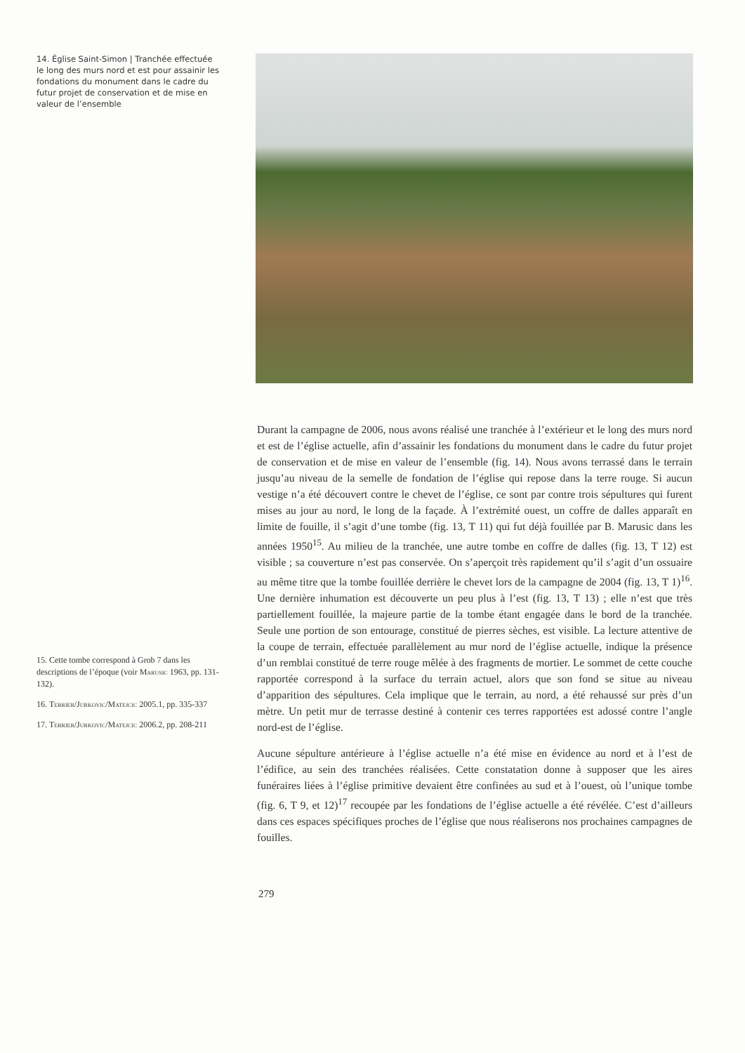14. Église Saint-Simon | Tranchée effectuée le long des murs nord et est pour assainir les fondations du monument dans le cadre du futur projet de conservation et de mise en valeur de l’ensemble
Durant la campagne de 2006, nous avons réalisé une tranchée à l’extérieur et le long des murs nord et est de l’église actuelle, afin d’assainir les fondations du monument dans le cadre du futur projet de conservation et de mise en valeur de l’ensemble (fig. 14). Nous avons terrassé dans le terrain jusqu’au niveau de la semelle de fondation de l’église qui repose dans la terre rouge. Si aucun vestige n’a été découvert contre le chevet de l’église, ce sont par contre trois sépultures qui furent mises au jour au nord, le long de la façade. À l’extrémité ouest, un coffre de dalles apparaît en limite de fouille, il s’agit d’une tombe (fig. 13, T 11) qui fut déjà fouillée par B. Marusic dans les années 1950<sup>15</sup>. Au milieu de la tranchée, une autre tombe en coffre de dalles (fig. 13, T 12) est visible ; sa couverture n’est pas conservée. On s’aperçoit très rapidement qu’il s’agit d’un ossuaire au même titre que la tombe fouillée derrière le chevet lors de la campagne de 2004 (fig. 13, T 1)<sup>16</sup>. Une dernière inhumation est découverte un peu plus à l’est (fig. 13, T 13) ; elle n’est que très partiellement fouillée, la majeure partie de la tombe étant engagée dans le bord de la tranchée. Seule une portion de son entourage, constitué de pierres sèches, est visible. La lecture attentive de la coupe de terrain, effectuée parallèlement au mur nord de l’église actuelle, indique la présence d’un remblai constitué de terre rouge mêlée à des fragments de mortier. Le sommet de cette couche rapportée correspond à la surface du terrain actuel, alors que son fond se situe au niveau d’apparition des sépultures. Cela implique que le terrain, au nord, a été rehaussé sur près d’un mètre. Un petit mur de terrasse destiné à contenir ces terres rapportées est adossé contre l’angle nord-est de l’église.
Aucune sépulture antérieure à l’église actuelle n’a été mise en évidence au nord et à l’est de l’édifice, au sein des tranchées réalisées. Cette constatation donne à supposer que les aires funéraires liées à l’église primitive devaient être confinées au sud et à l’ouest, où l’unique tombe (fig. 6, T 9, et 12)<sup>17</sup> recoupée par les fondations de l’église actuelle a été révélée. C’est d’ailleurs dans ces espaces spécifiques proches de l’église que nous réaliserons nos prochaines campagnes de fouilles.
15. Cette tombe correspond à Grob 7 dans les descriptions de l’époque (voir Marusic 1963, pp. 131-132).
16. Terrier/Jurkovic/Matejcic 2005.1, pp. 335-337
17. Terrier/Jurkovic/Matejcic 2006.2, pp. 208-211
279